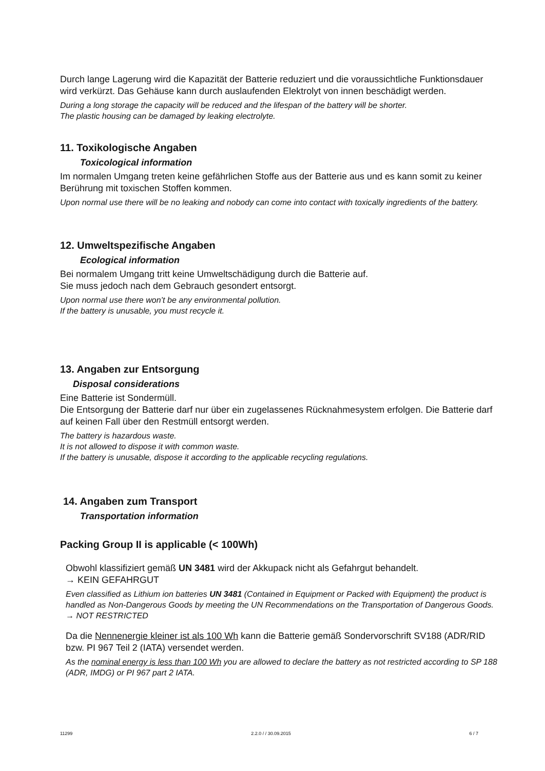Durch lange Lagerung wird die Kapazität der Batterie reduziert und die voraussichtliche Funktionsdauer wird verkürzt. Das Gehäuse kann durch auslaufenden Elektrolyt von innen beschädigt werden.
During a long storage the capacity will be reduced and the lifespan of the battery will be shorter.
The plastic housing can be damaged by leaking electrolyte.
11. Toxikologische Angaben
Toxicological information
Im normalen Umgang treten keine gefährlichen Stoffe aus der Batterie aus und es kann somit zu keiner Berührung mit toxischen Stoffen kommen.
Upon normal use there will be no leaking and nobody can come into contact with toxically ingredients of the battery.
12. Umweltspezifische Angaben
Ecological information
Bei normalem Umgang tritt keine Umweltschädigung durch die Batterie auf.
Sie muss jedoch nach dem Gebrauch gesondert entsorgt.
Upon normal use there won’t be any environmental pollution.
If the battery is unusable, you must recycle it.
13. Angaben zur Entsorgung
Disposal considerations
Eine Batterie ist Sondermüll.
Die Entsorgung der Batterie darf nur über ein zugelassenes Rücknahmesystem erfolgen. Die Batterie darf auf keinen Fall über den Restmüll entsorgt werden.
The battery is hazardous waste.
It is not allowed to dispose it with common waste.
If the battery is unusable, dispose it according to the applicable recycling regulations.
14. Angaben zum Transport
Transportation information
Packing Group II is applicable (< 100Wh)
Obwohl klassifiziert gemäß UN 3481 wird der Akkupack nicht als Gefahrgut behandelt.
→ KEIN GEFAHRGUT
Even classified as Lithium ion batteries UN 3481 (Contained in Equipment or Packed with Equipment) the product is handled as Non-Dangerous Goods by meeting the UN Recommendations on the Transportation of Dangerous Goods.
→ NOT RESTRICTED
Da die Nennenergie kleiner ist als 100 Wh kann die Batterie gemäß Sondervorschrift SV188 (ADR/RID bzw. PI 967 Teil 2 (IATA) versendet werden.
As the nominal energy is less than 100 Wh you are allowed to declare the battery as not restricted according to SP 188 (ADR, IMDG) or PI 967 part 2 IATA.
11299 2.2.0 / / 30.09.2015 6 / 7